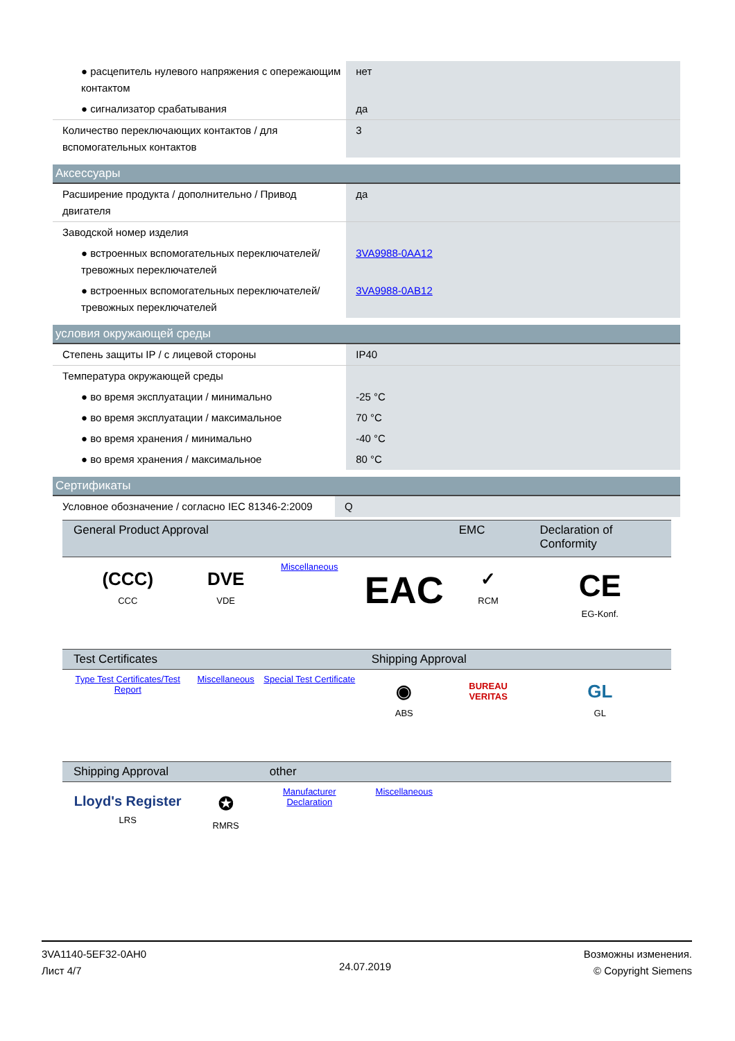| ● расцепитель нулевого напряжения с опережающим контактом | нет |
| ● сигнализатор срабатывания | да |
| Количество переключающих контактов / для вспомогательных контактов | 3 |
Аксессуары
| Расширение продукта / дополнительно / Привод двигателя | да |
| Заводской номер изделия | |
| ● встроенных вспомогательных переключателей/тревожных переключателей | 3VA9988-0AA12 |
| ● встроенных вспомогательных переключателей/тревожных переключателей | 3VA9988-0AB12 |
условия окружающей среды
| Степень защиты IP / с лицевой стороны | IP40 |
| Температура окружающей среды | |
| ● во время эксплуатации / минимально | -25 °C |
| ● во время эксплуатации / максимальное | 70 °C |
| ● во время хранения / минимально | -40 °C |
| ● во время хранения / максимальное | 80 °C |
Сертификаты
| Условное обозначение / согласно IEC 81346-2:2009 | Q |
| General Product Approval | | | | EMC | Declaration of Conformity |
| --- | --- | --- | --- | --- | --- |
| (CCC) CCC | DVE VDE | Miscellaneous | EAC | ✓ RCM | CE EG-Konf. |
| Test Certificates | | | Shipping Approval | | |
| Type Test Certificates/Test Report | Miscellaneous | Special Test Certificate | ◉ ABS | BUREAU VERITAS | GL GL |
| Shipping Approval | | other | | | |
| Lloyd's Register LRS | ✪ RMRS | Manufacturer Declaration | Miscellaneous | | |
3VA1140-5EF32-0AH0
Лист 4/7
24.07.2019
Возможны изменения.
© Copyright Siemens